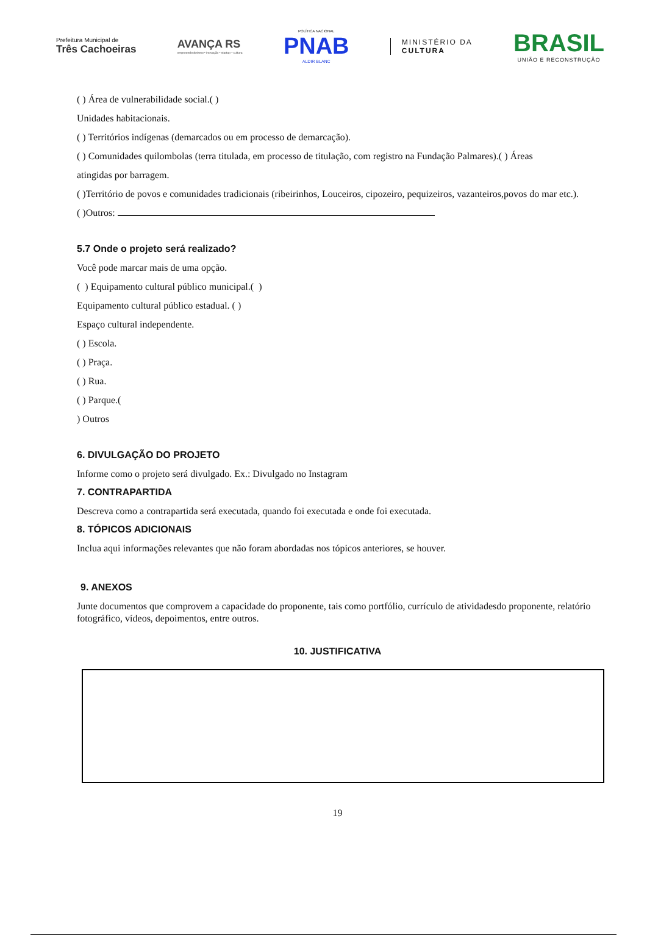Prefeitura Municipal de
Três Cachoeiras
AVANÇA RS
empreendedorismo • inovação • startup • cultura
POLÍTICA NACIONAL
PNAB
ALDIR BLANC
MINISTÉRIO DA
CULTURA
BRASIL
UNIÃO E RECONSTRUÇÃO
( ) Área de vulnerabilidade social.( )
Unidades habitacionais.
( ) Territórios indígenas (demarcados ou em processo de demarcação).
( ) Comunidades quilombolas (terra titulada, em processo de titulação, com registro na Fundação Palmares).( ) Áreas
atingidas por barragem.
( )Território de povos e comunidades tradicionais (ribeirinhos, Louceiros, cipozeiro, pequizeiros, vazanteiros,povos do mar etc.).
( )Outros:
5.7 Onde o projeto será realizado?
Você pode marcar mais de uma opção.
( ) Equipamento cultural público municipal.( )
Equipamento cultural público estadual. ( )
Espaço cultural independente.
( ) Escola.
( ) Praça.
( ) Rua.
( ) Parque.(
) Outros
6. DIVULGAÇÃO DO PROJETO
Informe como o projeto será divulgado. Ex.: Divulgado no Instagram
7. CONTRAPARTIDA
Descreva como a contrapartida será executada, quando foi executada e onde foi executada.
8. TÓPICOS ADICIONAIS
Inclua aqui informações relevantes que não foram abordadas nos tópicos anteriores, se houver.
9. ANEXOS
Junte documentos que comprovem a capacidade do proponente, tais como portfólio, currículo de atividadesdo proponente, relatório fotográfico, vídeos, depoimentos, entre outros.
10. JUSTIFICATIVA
19